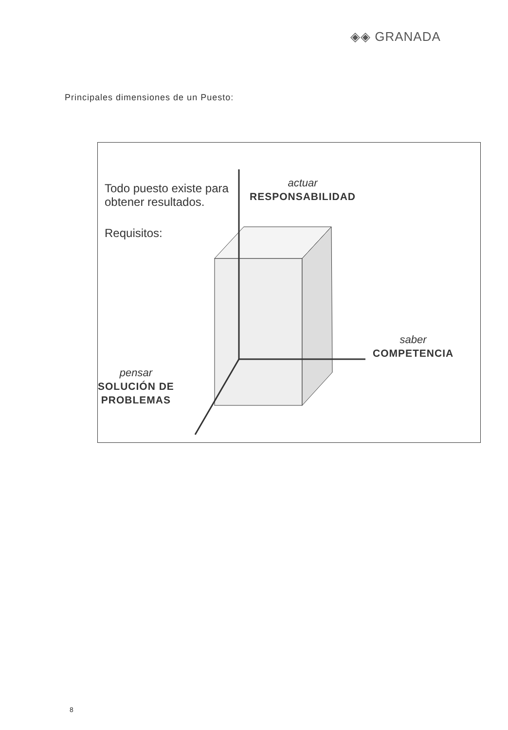◈◈ GRANADA
Principales dimensiones de un Puesto:
Todo puesto existe para
obtener resultados.
Requisitos:
actuar
RESPONSABILIDAD
saber
COMPETENCIA
pensar
SOLUCIÓN DE
PROBLEMAS
8